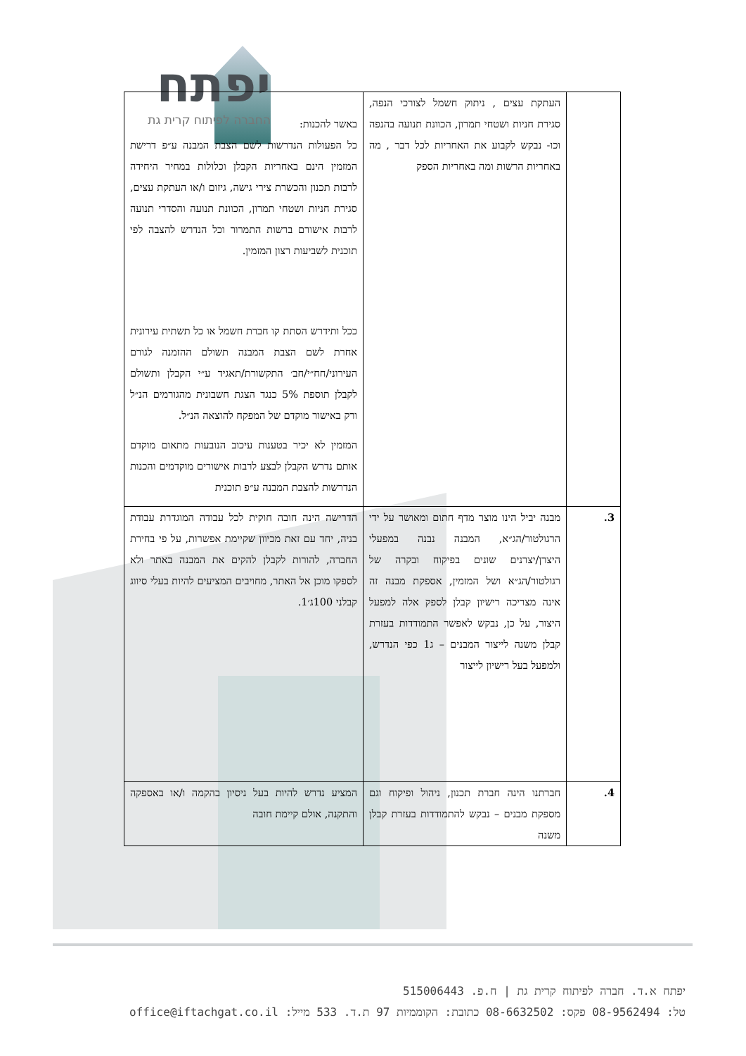יפתח
החברה לפיתוח קרית גת
| | העתקת עצים , ניתוק חשמל לצורכי הנפה, סגירת חניות ושטחי תמרון, הכוונת תנועה בהנפה וכו- נבקש לקבוע את האחריות לכל דבר , מה באחריות הרשות ומה באחריות הספק | באשר להכנות: כל הפעולות הנדרשות לשם הצבת המבנה ע״פ דרישת המזמין הינם באחריות הקבלן וכלולות במחיר היחידה לרבות תכנון והכשרת צירי גישה, גיזום ו/או העתקת עצים, סגירת חניות ושטחי תמרון, הכוונת תנועה והסדרי תנועה לרבות אישורם ברשות התמרור וכל הנדרש להצבה לפי תוכנית לשביעות רצון המזמין. ככל ותידרש הסתת קו חברת חשמל או כל תשתית עירונית אחרת לשם הצבת המבנה תשולם ההזמנה לגורם העירוני/חח״י/חב׳ התקשורת/תאגיד ע״י הקבלן ותשולם לקבלן תוספת 5% כנגד הצגת חשבונית מהגורמים הנ״ל ורק באישור מוקדם של המפקח להוצאה הנ״ל. המזמין לא יכיר בטענות עיכוב הנובעות מתאום מוקדם אותם נדרש הקבלן לבצע לרבות אישורים מוקדמים והכנות הנדרשות להצבת המבנה ע״פ תוכנית |
| 3. | מבנה יביל הינו מוצר מדף חתום ומאושר על ידי הרגולטור/הג״א, המבנה נבנה במפעלי היצרן/יצרנים שונים בפיקוח ובקרה של רגולטור/הג״א ושל המזמין, אספקת מבנה זה אינה מצריכה רישיון קבלן לספק אלה למפעל היצור, על כן, נבקש לאפשר התמודדות בעזרת קבלן משנה לייצור המבנים – ג1 כפי הנדרש, ולמפעל בעל רישיון לייצור | הדרישה הינה חובה חוקית לכל עבודה המוגדרת עבודת בניה, יחד עם זאת מכיוון שקיימת אפשרות, על פי בחירת החברה, להורות לקבלן להקים את המבנה באתר ולא לספקו מוכן אל האתר, מחויבים המציעים להיות בעלי סיווג קבלני 100ג׳1. |
| 4. | חברתנו הינה חברת תכנון, ניהול ופיקוח וגם מספקת מבנים – נבקש להתמודדות בעזרת קבלן משנה | המציע נדרש להיות בעל ניסיון בהקמה ו/או באספקה והתקנה, אולם קיימת חובה |
יפתח א.ד. חברה לפיתוח קרית גת | ח.פ. 515006443
טל: 08-9562494 פקס: 08-6632502 כתובת: הקוממיות 97 ת.ד. 533 מייל: office@iftachgat.co.il